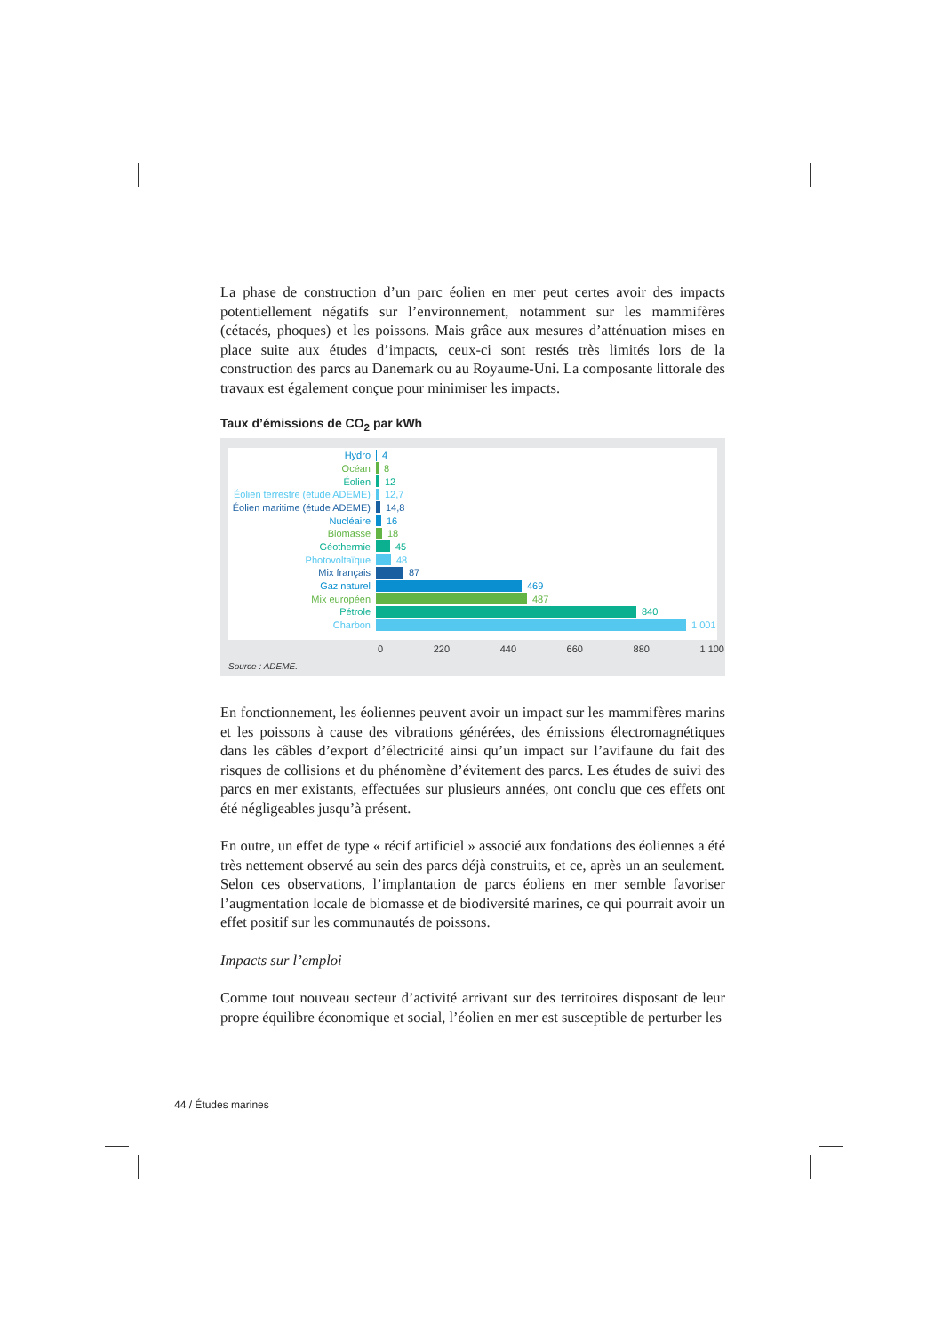La phase de construction d’un parc éolien en mer peut certes avoir des impacts potentiellement négatifs sur l’environnement, notamment sur les mammifères (cétacés, phoques) et les poissons. Mais grâce aux mesures d’atténuation mises en place suite aux études d’impacts, ceux-ci sont restés très limités lors de la construction des parcs au Danemark ou au Royaume-Uni. La composante littorale des travaux est également conçue pour minimiser les impacts.
Taux d’émissions de CO<sub>2</sub> par kWh
Hydro 4
Océan 8
Éolien 12
Éolien terrestre (étude ADEME) 12,7
Éolien maritime (étude ADEME) 14,8
Nucléaire 16
Biomasse 18
Géothermie 45
Photovoltaïque 48
Mix français 87
Gaz naturel 469
Mix européen 487
Pétrole 840
Charbon 1 001
0 220 440 660 880 1 100
Source : ADEME.
En fonctionnement, les éoliennes peuvent avoir un impact sur les mammifères marins et les poissons à cause des vibrations générées, des émissions électromagnétiques dans les câbles d’export d’électricité ainsi qu’un impact sur l’avifaune du fait des risques de collisions et du phénomène d’évitement des parcs. Les études de suivi des parcs en mer existants, effectuées sur plusieurs années, ont conclu que ces effets ont été négligeables jusqu’à présent.
En outre, un effet de type « récif artificiel » associé aux fondations des éoliennes a été très nettement observé au sein des parcs déjà construits, et ce, après un an seulement. Selon ces observations, l’implantation de parcs éoliens en mer semble favoriser l’augmentation locale de biomasse et de biodiversité marines, ce qui pourrait avoir un effet positif sur les communautés de poissons.
Impacts sur l’emploi
Comme tout nouveau secteur d’activité arrivant sur des territoires disposant de leur propre équilibre économique et social, l’éolien en mer est susceptible de perturber les
44 / Études marines